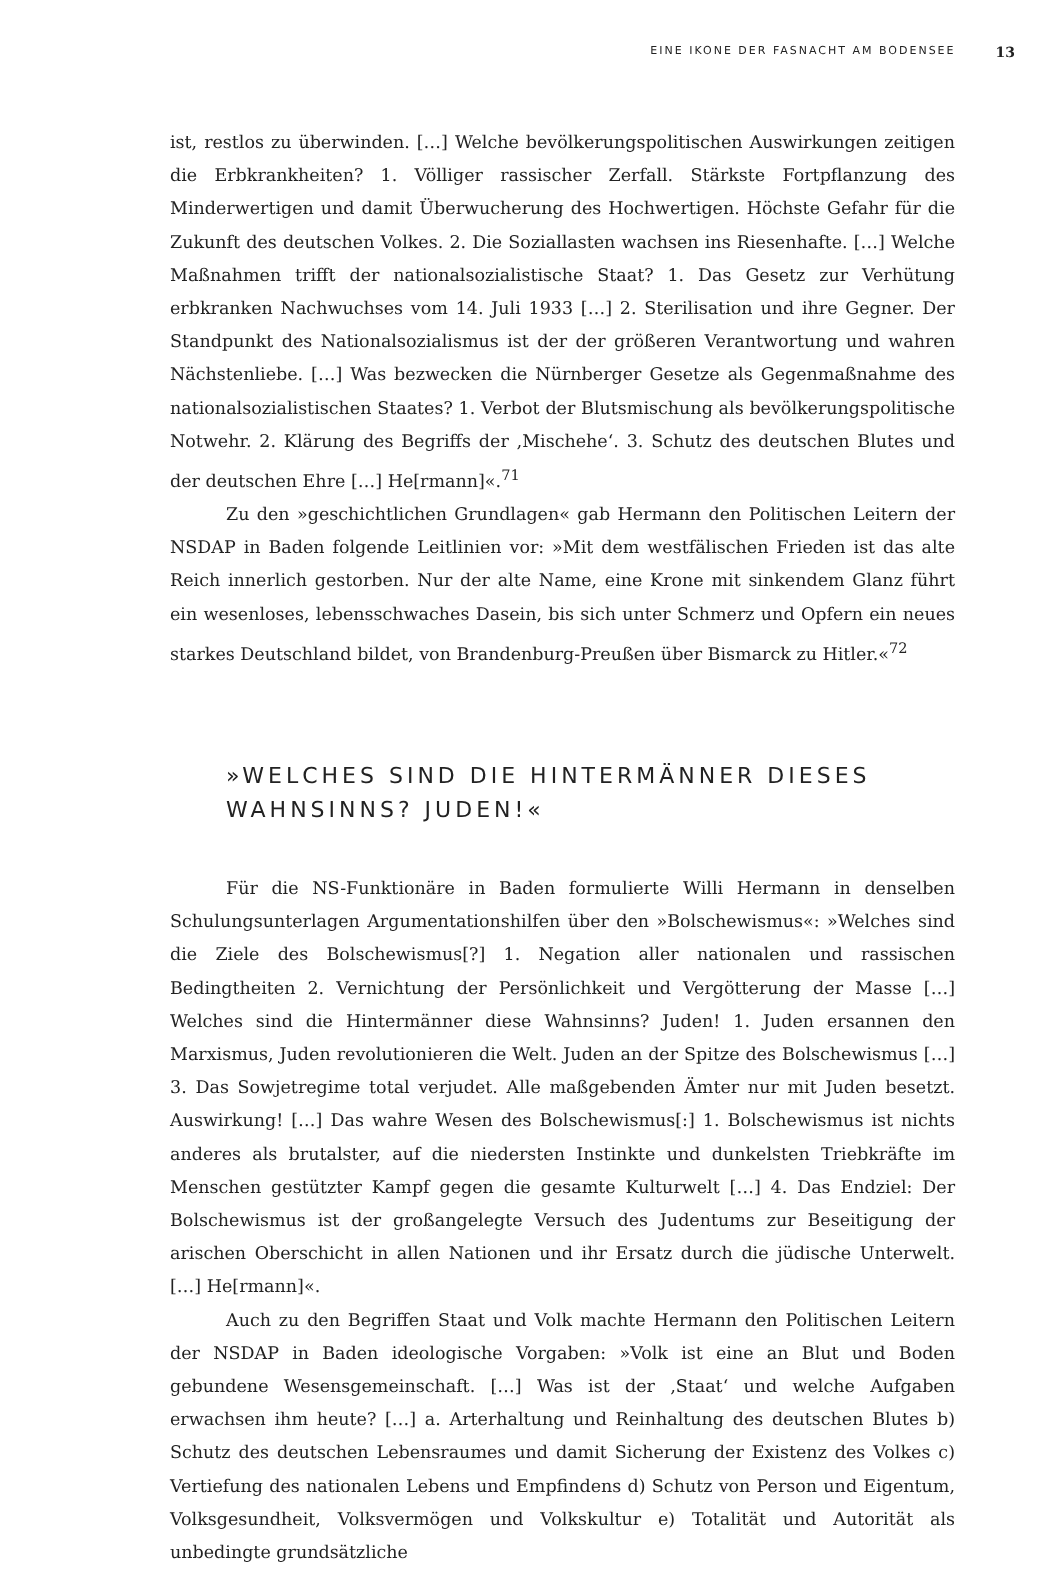EINE IKONE DER FASNACHT AM BODENSEE 13
ist, restlos zu überwinden. […] Welche bevölkerungspolitischen Auswirkungen zeitigen die Erbkrankheiten? 1. Völliger rassischer Zerfall. Stärkste Fortpflanzung des Minderwertigen und damit Überwucherung des Hochwertigen. Höchste Gefahr für die Zukunft des deutschen Volkes. 2. Die Soziallasten wachsen ins Riesenhafte. […] Welche Maßnahmen trifft der nationalsozialistische Staat? 1. Das Gesetz zur Verhütung erbkranken Nachwuchses vom 14. Juli 1933 […] 2. Sterilisation und ihre Gegner. Der Standpunkt des Nationalsozialismus ist der der größeren Verantwortung und wahren Nächstenliebe. […] Was bezwecken die Nürnberger Gesetze als Gegenmaßnahme des nationalsozialistischen Staates? 1. Verbot der Blutsmischung als bevölkerungspolitische Notwehr. 2. Klärung des Begriffs der ‚Mischehe‘. 3. Schutz des deutschen Blutes und der deutschen Ehre […] He[rmann]«.<sup>71</sup>
Zu den »geschichtlichen Grundlagen« gab Hermann den Politischen Leitern der NSDAP in Baden folgende Leitlinien vor: »Mit dem westfälischen Frieden ist das alte Reich innerlich gestorben. Nur der alte Name, eine Krone mit sinkendem Glanz führt ein wesenloses, lebensschwaches Dasein, bis sich unter Schmerz und Opfern ein neues starkes Deutschland bildet, von Brandenburg-Preußen über Bismarck zu Hitler.«<sup>72</sup>
»WELCHES SIND DIE HINTERMÄNNER DIESES
WAHNSINNS? JUDEN!«
Für die NS-Funktionäre in Baden formulierte Willi Hermann in denselben Schulungsunterlagen Argumentationshilfen über den »Bolschewismus«: »Welches sind die Ziele des Bolschewismus[?] 1. Negation aller nationalen und rassischen Bedingtheiten 2. Vernichtung der Persönlichkeit und Vergötterung der Masse […] Welches sind die Hintermänner diese Wahnsinns? Juden! 1. Juden ersannen den Marxismus, Juden revolutionieren die Welt. Juden an der Spitze des Bolschewismus […] 3. Das Sowjetregime total verjudet. Alle maßgebenden Ämter nur mit Juden besetzt. Auswirkung! […] Das wahre Wesen des Bolschewismus[:] 1. Bolschewismus ist nichts anderes als brutalster, auf die niedersten Instinkte und dunkelsten Triebkräfte im Menschen gestützter Kampf gegen die gesamte Kulturwelt […] 4. Das Endziel: Der Bolschewismus ist der großangelegte Versuch des Judentums zur Beseitigung der arischen Oberschicht in allen Nationen und ihr Ersatz durch die jüdische Unterwelt. […] He[rmann]«.
Auch zu den Begriffen Staat und Volk machte Hermann den Politischen Leitern der NSDAP in Baden ideologische Vorgaben: »Volk ist eine an Blut und Boden gebundene Wesensgemeinschaft. […] Was ist der ‚Staat‘ und welche Aufgaben erwachsen ihm heute? […] a. Arterhaltung und Reinhaltung des deutschen Blutes b) Schutz des deutschen Lebensraumes und damit Sicherung der Existenz des Volkes c) Vertiefung des nationalen Lebens und Empfindens d) Schutz von Person und Eigentum, Volksgesundheit, Volksvermögen und Volkskultur e) Totalität und Autorität als unbedingte grundsätzliche